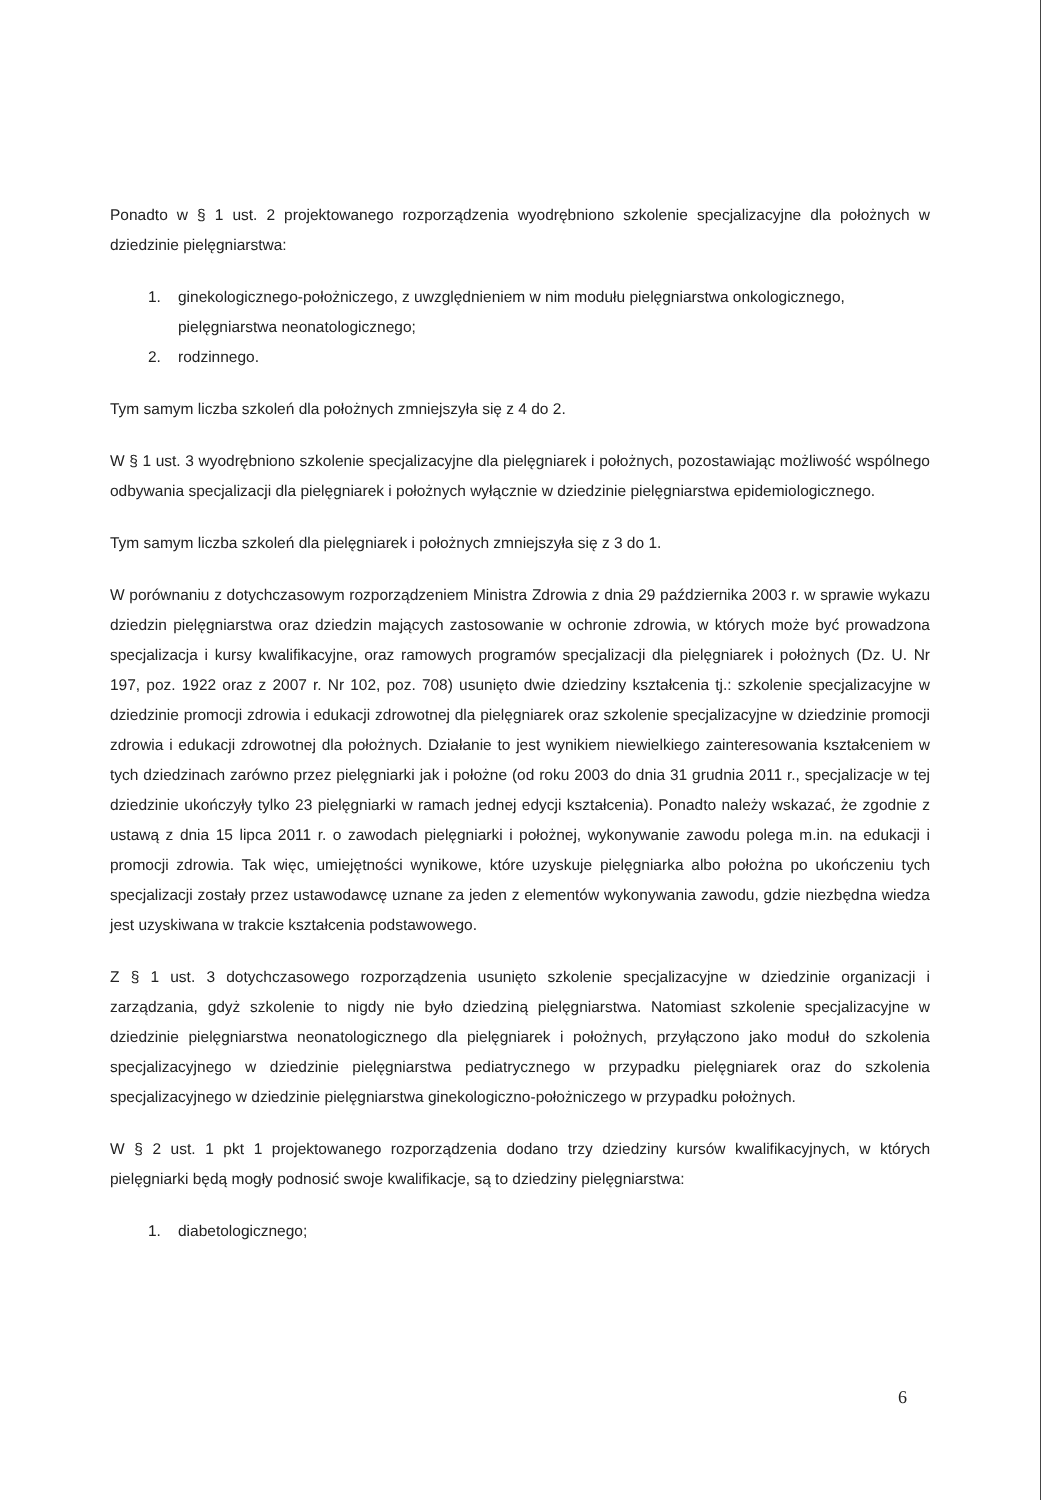Ponadto w § 1 ust. 2 projektowanego rozporządzenia wyodrębniono szkolenie specjalizacyjne dla położnych w dziedzinie pielęgniarstwa:
1. ginekologicznego-położniczego, z uwzględnieniem w nim modułu pielęgniarstwa onkologicznego, pielęgniarstwa neonatologicznego;
2. rodzinnego.
Tym samym liczba szkoleń dla położnych zmniejszyła się z 4 do 2.
W § 1 ust. 3 wyodrębniono szkolenie specjalizacyjne dla pielęgniarek i położnych, pozostawiając możliwość wspólnego odbywania specjalizacji dla pielęgniarek i położnych wyłącznie w dziedzinie pielęgniarstwa epidemiologicznego.
Tym samym liczba szkoleń dla pielęgniarek i położnych zmniejszyła się z 3 do 1.
W porównaniu z dotychczasowym rozporządzeniem Ministra Zdrowia z dnia 29 października 2003 r. w sprawie wykazu dziedzin pielęgniarstwa oraz dziedzin mających zastosowanie w ochronie zdrowia, w których może być prowadzona specjalizacja i kursy kwalifikacyjne, oraz ramowych programów specjalizacji dla pielęgniarek i położnych (Dz. U. Nr 197, poz. 1922 oraz z 2007 r. Nr 102, poz. 708) usunięto dwie dziedziny kształcenia tj.: szkolenie specjalizacyjne w dziedzinie promocji zdrowia i edukacji zdrowotnej dla pielęgniarek oraz szkolenie specjalizacyjne w dziedzinie promocji zdrowia i edukacji zdrowotnej dla położnych. Działanie to jest wynikiem niewielkiego zainteresowania kształceniem w tych dziedzinach zarówno przez pielęgniarki jak i położne (od roku 2003 do dnia 31 grudnia 2011 r., specjalizacje w tej dziedzinie ukończyły tylko 23 pielęgniarki w ramach jednej edycji kształcenia). Ponadto należy wskazać, że zgodnie z ustawą z dnia 15 lipca 2011 r. o zawodach pielęgniarki i położnej, wykonywanie zawodu polega m.in. na edukacji i promocji zdrowia. Tak więc, umiejętności wynikowe, które uzyskuje pielęgniarka albo położna po ukończeniu tych specjalizacji zostały przez ustawodawcę uznane za jeden z elementów wykonywania zawodu, gdzie niezbędna wiedza jest uzyskiwana w trakcie kształcenia podstawowego.
Z § 1 ust. 3 dotychczasowego rozporządzenia usunięto szkolenie specjalizacyjne w dziedzinie organizacji i zarządzania, gdyż szkolenie to nigdy nie było dziedziną pielęgniarstwa. Natomiast szkolenie specjalizacyjne w dziedzinie pielęgniarstwa neonatologicznego dla pielęgniarek i położnych, przyłączono jako moduł do szkolenia specjalizacyjnego w dziedzinie pielęgniarstwa pediatrycznego w przypadku pielęgniarek oraz do szkolenia specjalizacyjnego w dziedzinie pielęgniarstwa ginekologiczno-położniczego w przypadku położnych.
W § 2 ust. 1 pkt 1 projektowanego rozporządzenia dodano trzy dziedziny kursów kwalifikacyjnych, w których pielęgniarki będą mogły podnosić swoje kwalifikacje, są to dziedziny pielęgniarstwa:
1. diabetologicznego;
6